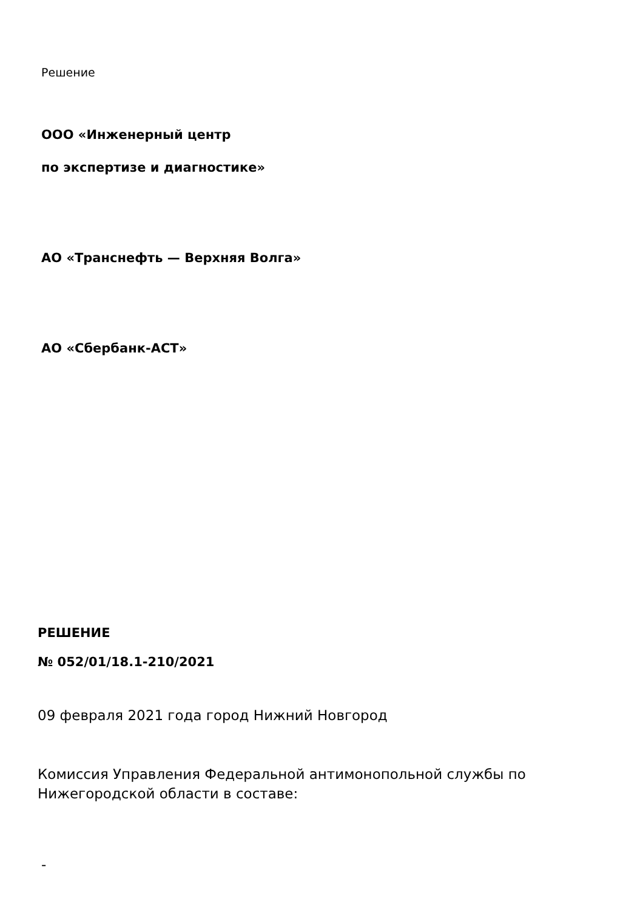Решение
ООО «Инженерный центр
по экспертизе и диагностике»
АО «Транснефть — Верхняя Волга»
АО «Сбербанк-АСТ»
РЕШЕНИЕ
№ 052/01/18.1-210/2021
09 февраля 2021 года город Нижний Новгород
Комиссия Управления Федеральной антимонопольной службы по Нижегородской области в составе:
-